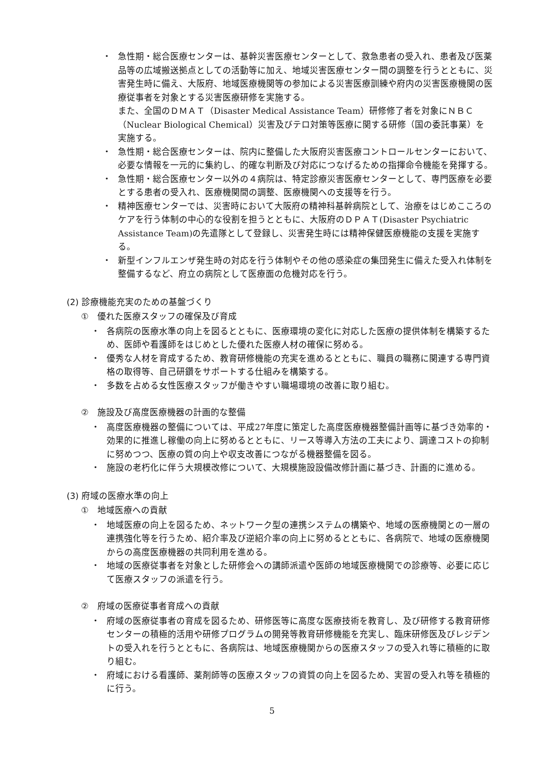・ 急性期・総合医療センターは、基幹災害医療センターとして、救急患者の受入れ、患者及び医薬品等の広域搬送拠点としての活動等に加え、地域災害医療センター間の調整を行うとともに、災害発生時に備え、大阪府、地域医療機関等の参加による災害医療訓練や府内の災害医療機関の医療従事者を対象とする災害医療研修を実施する。
また、全国のＤＭＡＴ（Disaster Medical Assistance Team）研修修了者を対象にＮＢＣ（Nuclear Biological Chemical）災害及びテロ対策等医療に関する研修（国の委託事業）を実施する。
・ 急性期・総合医療センターは、院内に整備した大阪府災害医療コントロールセンターにおいて、必要な情報を一元的に集約し、的確な判断及び対応につなげるための指揮命令機能を発揮する。
・ 急性期・総合医療センター以外の４病院は、特定診療災害医療センターとして、専門医療を必要とする患者の受入れ、医療機関間の調整、医療機関への支援等を行う。
・ 精神医療センターでは、災害時において大阪府の精神科基幹病院として、治療をはじめこころのケアを行う体制の中心的な役割を担うとともに、大阪府のＤＰＡＴ(Disaster Psychiatric Assistance Team)の先遣隊として登録し、災害発生時には精神保健医療機能の支援を実施する。
・ 新型インフルエンザ発生時の対応を行う体制やその他の感染症の集団発生に備えた受入れ体制を整備するなど、府立の病院として医療面の危機対応を行う。
(2) 診療機能充実のための基盤づくり
①　優れた医療スタッフの確保及び育成
・ 各病院の医療水準の向上を図るとともに、医療環境の変化に対応した医療の提供体制を構築するため、医師や看護師をはじめとした優れた医療人材の確保に努める。
・ 優秀な人材を育成するため、教育研修機能の充実を進めるとともに、職員の職務に関連する専門資格の取得等、自己研鑽をサポートする仕組みを構築する。
・ 多数を占める女性医療スタッフが働きやすい職場環境の改善に取り組む。
②　施設及び高度医療機器の計画的な整備
・ 高度医療機器の整備については、平成27年度に策定した高度医療機器整備計画等に基づき効率的・効果的に推進し稼働の向上に努めるとともに、リース等導入方法の工夫により、調達コストの抑制に努めつつ、医療の質の向上や収支改善につながる機器整備を図る。
・ 施設の老朽化に伴う大規模改修について、大規模施設設備改修計画に基づき、計画的に進める。
(3) 府域の医療水準の向上
①　地域医療への貢献
・ 地域医療の向上を図るため、ネットワーク型の連携システムの構築や、地域の医療機関との一層の連携強化等を行うため、紹介率及び逆紹介率の向上に努めるとともに、各病院で、地域の医療機関からの高度医療機器の共同利用を進める。
・ 地域の医療従事者を対象とした研修会への講師派遣や医師の地域医療機関での診療等、必要に応じて医療スタッフの派遣を行う。
②　府域の医療従事者育成への貢献
・ 府域の医療従事者の育成を図るため、研修医等に高度な医療技術を教育し、及び研修する教育研修センターの積極的活用や研修プログラムの開発等教育研修機能を充実し、臨床研修医及びレジデントの受入れを行うとともに、各病院は、地域医療機関からの医療スタッフの受入れ等に積極的に取り組む。
・ 府域における看護師、薬剤師等の医療スタッフの資質の向上を図るため、実習の受入れ等を積極的に行う。
5